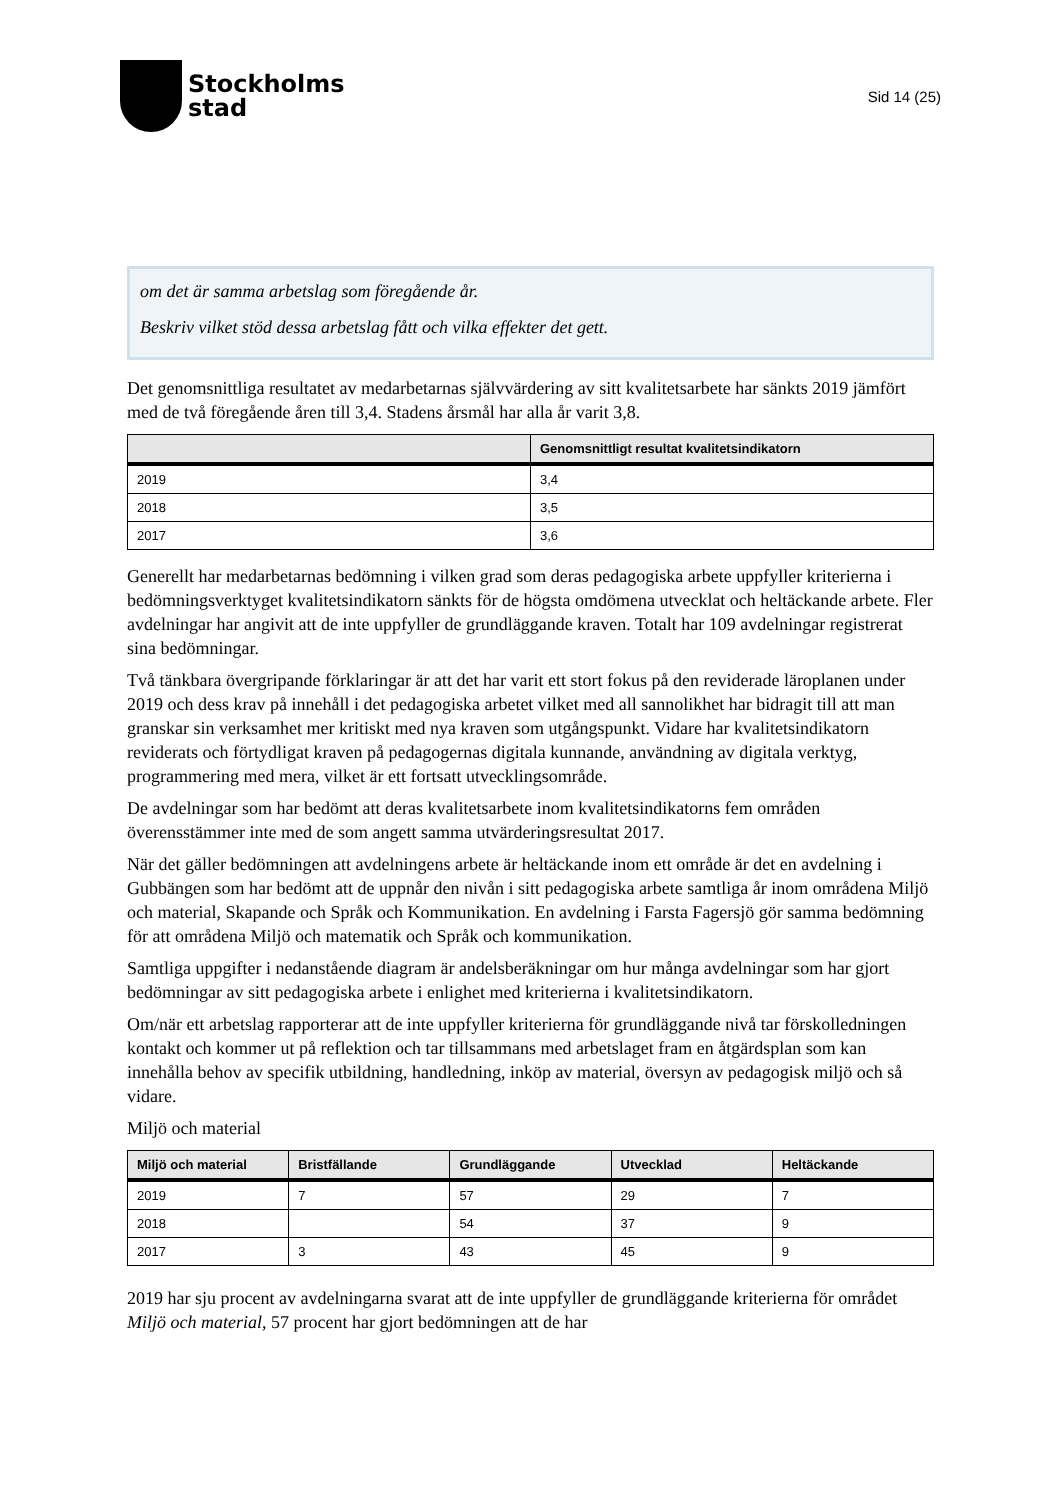Stockholms
stad
Sid 14 (25)
om det är samma arbetslag som föregående år.
Beskriv vilket stöd dessa arbetslag fått och vilka effekter det gett.
Det genomsnittliga resultatet av medarbetarnas självvärdering av sitt kvalitetsarbete har sänkts 2019 jämfört med de två föregående åren till 3,4. Stadens årsmål har alla år varit 3,8.
| | Genomsnittligt resultat kvalitetsindikatorn |
| --- | --- |
| 2019 | 3,4 |
| 2018 | 3,5 |
| 2017 | 3,6 |
Generellt har medarbetarnas bedömning i vilken grad som deras pedagogiska arbete uppfyller kriterierna i bedömningsverktyget kvalitetsindikatorn sänkts för de högsta omdömena utvecklat och heltäckande arbete. Fler avdelningar har angivit att de inte uppfyller de grundläggande kraven. Totalt har 109 avdelningar registrerat sina bedömningar.
Två tänkbara övergripande förklaringar är att det har varit ett stort fokus på den reviderade läroplanen under 2019 och dess krav på innehåll i det pedagogiska arbetet vilket med all sannolikhet har bidragit till att man granskar sin verksamhet mer kritiskt med nya kraven som utgångspunkt. Vidare har kvalitetsindikatorn reviderats och förtydligat kraven på pedagogernas digitala kunnande, användning av digitala verktyg, programmering med mera, vilket är ett fortsatt utvecklingsområde.
De avdelningar som har bedömt att deras kvalitetsarbete inom kvalitetsindikatorns fem områden överensstämmer inte med de som angett samma utvärderingsresultat 2017.
När det gäller bedömningen att avdelningens arbete är heltäckande inom ett område är det en avdelning i Gubbängen som har bedömt att de uppnår den nivån i sitt pedagogiska arbete samtliga år inom områdena Miljö och material, Skapande och Språk och Kommunikation. En avdelning i Farsta Fagersjö gör samma bedömning för att områdena Miljö och matematik och Språk och kommunikation.
Samtliga uppgifter i nedanstående diagram är andelsberäkningar om hur många avdelningar som har gjort bedömningar av sitt pedagogiska arbete i enlighet med kriterierna i kvalitetsindikatorn.
Om/när ett arbetslag rapporterar att de inte uppfyller kriterierna för grundläggande nivå tar förskolledningen kontakt och kommer ut på reflektion och tar tillsammans med arbetslaget fram en åtgärdsplan som kan innehålla behov av specifik utbildning, handledning, inköp av material, översyn av pedagogisk miljö och så vidare.
Miljö och material
| Miljö och material | Bristfällande | Grundläggande | Utvecklad | Heltäckande |
| --- | --- | --- | --- | --- |
| 2019 | 7 | 57 | 29 | 7 |
| 2018 | | 54 | 37 | 9 |
| 2017 | 3 | 43 | 45 | 9 |
2019 har sju procent av avdelningarna svarat att de inte uppfyller de grundläggande kriterierna för området Miljö och material, 57 procent har gjort bedömningen att de har